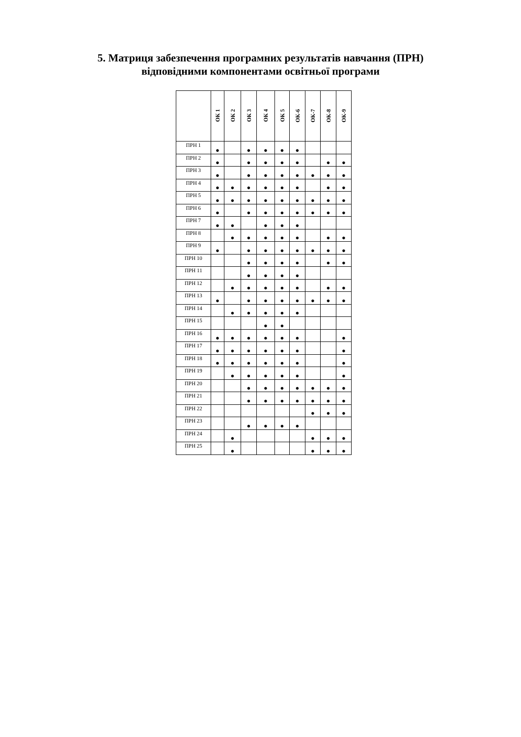5. Матриця забезпечення програмних результатів навчання (ПРН)
відповідними компонентами освітньої програми
| | ОК 1 | ОК 2 | ОК 3 | ОК 4 | ОК 5 | ОК-6 | ОК-7 | ОК-8 | ОК-9 |
| --- | --- | --- | --- | --- | --- | --- | --- | --- | --- |
| ПРН 1 | ● | | ● | ● | ● | ● | | | |
| ПРН 2 | ● | | ● | ● | ● | ● | | ● | ● |
| ПРН 3 | ● | | ● | ● | ● | ● | ● | ● | ● |
| ПРН 4 | ● | ● | ● | ● | ● | ● | | ● | ● |
| ПРН 5 | ● | ● | ● | ● | ● | ● | ● | ● | ● |
| ПРН 6 | ● | | ● | ● | ● | ● | ● | ● | ● |
| ПРН 7 | ● | ● | | ● | ● | ● | | | |
| ПРН 8 | | ● | ● | ● | ● | ● | | ● | ● |
| ПРН 9 | ● | | ● | ● | ● | ● | ● | ● | ● |
| ПРН 10 | | | ● | ● | ● | ● | | ● | ● |
| ПРН 11 | | | ● | ● | ● | ● | | | |
| ПРН 12 | | ● | ● | ● | ● | ● | | ● | ● |
| ПРН 13 | ● | | ● | ● | ● | ● | ● | ● | ● |
| ПРН 14 | | ● | ● | ● | ● | ● | | | |
| ПРН 15 | | | | ● | ● | | | | |
| ПРН 16 | ● | ● | ● | ● | ● | ● | | | ● |
| ПРН 17 | ● | ● | ● | ● | ● | ● | | | ● |
| ПРН 18 | ● | ● | ● | ● | ● | ● | | | ● |
| ПРН 19 | | ● | ● | ● | ● | ● | | | ● |
| ПРН 20 | | | ● | ● | ● | ● | ● | ● | ● |
| ПРН 21 | | | ● | ● | ● | ● | ● | ● | ● |
| ПРН 22 | | | | | | | ● | ● | ● |
| ПРН 23 | | | ● | ● | ● | ● | | | |
| ПРН 24 | | ● | | | | | ● | ● | ● |
| ПРН 25 | | ● | | | | | ● | ● | ● |